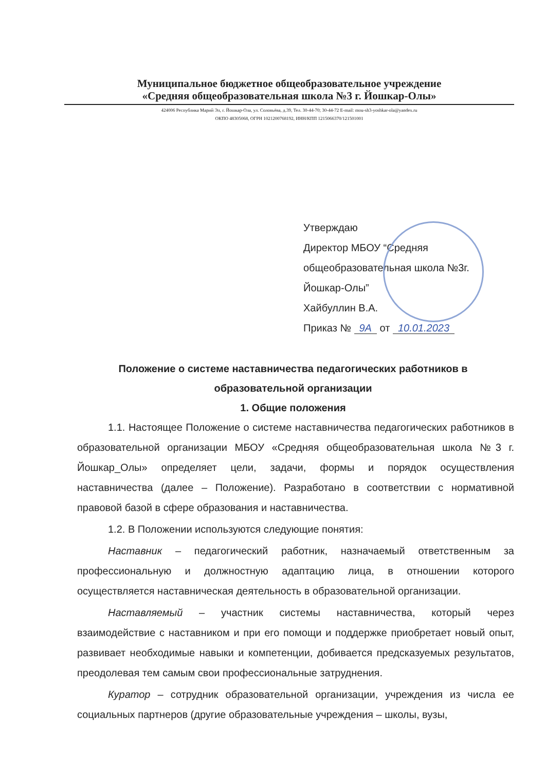Муниципальное бюджетное общеобразовательное учреждение
«Средняя общеобразовательная школа №3 г. Йошкар-Олы»
424006 Республика Марий Эл, г. Йошкар-Ола, ул. Соловьёва, д.39, Тел. 30-44-70; 30-44-72 E-mail: mou-sh3-yoshkar-ola@yandex.ru
ОКПО 48305068, ОГРН 1021200768192, ИНН/КПП 1215066370/121501001
Утверждаю
Директор МБОУ “Средняя
общеобразовательная школа №3г.
Йошкар-Олы”
Хайбуллин В.А.
Приказ № 9А от 10.01.2023
Положение о системе наставничества педагогических работников в образовательной организации
1. Общие положения
1.1. Настоящее Положение о системе наставничества педагогических работников в образовательной организации МБОУ «Средняя общеобразовательная школа №3 г. Йошкар_Олы» определяет цели, задачи, формы и порядок осуществления наставничества (далее – Положение). Разработано в соответствии с нормативной правовой базой в сфере образования и наставничества.
1.2. В Положении используются следующие понятия:
Наставник – педагогический работник, назначаемый ответственным за профессиональную и должностную адаптацию лица, в отношении которого осуществляется наставническая деятельность в образовательной организации.
Наставляемый – участник системы наставничества, который через взаимодействие с наставником и при его помощи и поддержке приобретает новый опыт, развивает необходимые навыки и компетенции, добивается предсказуемых результатов, преодолевая тем самым свои профессиональные затруднения.
Куратор – сотрудник образовательной организации, учреждения из числа ее социальных партнеров (другие образовательные учреждения – школы, вузы,